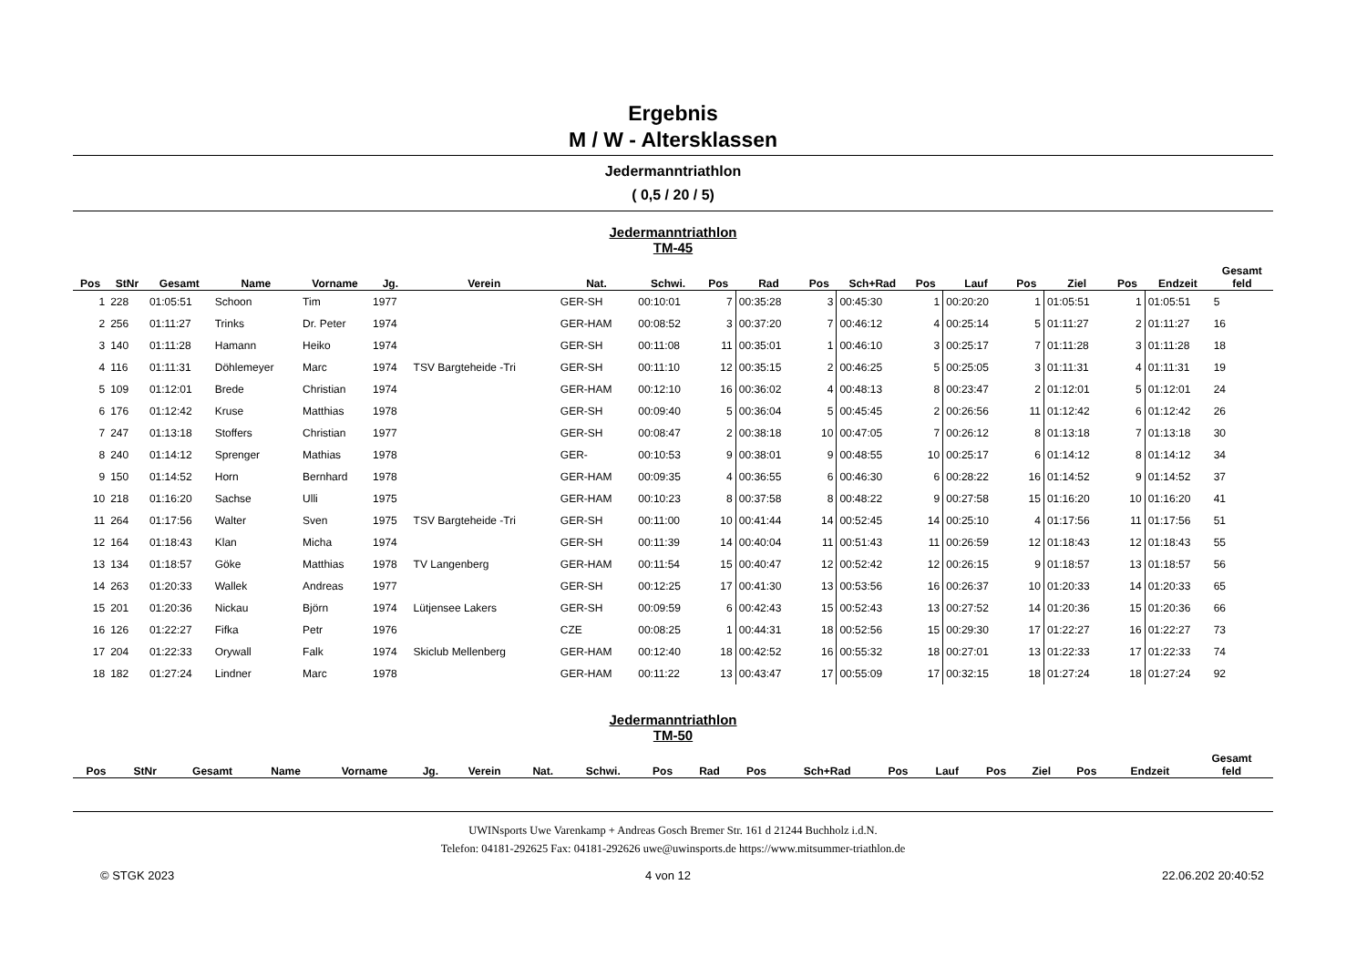Ergebnis
M / W - Altersklassen
Jedermanntriathlon
( 0,5 / 20 / 5)
Jedermanntriathlon
TM-45
| Pos | StNr | Gesamt | Name | Vorname | Jg. | Verein | Nat. | Schwi. | Pos | Rad | Pos | Sch+Rad | Pos | Lauf | Pos | Ziel | Pos | Endzeit | Gesamt feld |
| --- | --- | --- | --- | --- | --- | --- | --- | --- | --- | --- | --- | --- | --- | --- | --- | --- | --- | --- | --- |
| 1 | 228 | 01:05:51 | Schoon | Tim | 1977 | | GER-SH | 00:10:01 | 7 | 00:35:28 | 3 | 00:45:30 | 1 | 00:20:20 | 1 | 01:05:51 | 1 | 01:05:51 | 5 |
| 2 | 256 | 01:11:27 | Trinks | Dr. Peter | 1974 | | GER-HAM | 00:08:52 | 3 | 00:37:20 | 7 | 00:46:12 | 4 | 00:25:14 | 5 | 01:11:27 | 2 | 01:11:27 | 16 |
| 3 | 140 | 01:11:28 | Hamann | Heiko | 1974 | | GER-SH | 00:11:08 | 11 | 00:35:01 | 1 | 00:46:10 | 3 | 00:25:17 | 7 | 01:11:28 | 3 | 01:11:28 | 18 |
| 4 | 116 | 01:11:31 | Döhlemeyer | Marc | 1974 | TSV Bargteheide -Tri | GER-SH | 00:11:10 | 12 | 00:35:15 | 2 | 00:46:25 | 5 | 00:25:05 | 3 | 01:11:31 | 4 | 01:11:31 | 19 |
| 5 | 109 | 01:12:01 | Brede | Christian | 1974 | | GER-HAM | 00:12:10 | 16 | 00:36:02 | 4 | 00:48:13 | 8 | 00:23:47 | 2 | 01:12:01 | 5 | 01:12:01 | 24 |
| 6 | 176 | 01:12:42 | Kruse | Matthias | 1978 | | GER-SH | 00:09:40 | 5 | 00:36:04 | 5 | 00:45:45 | 2 | 00:26:56 | 11 | 01:12:42 | 6 | 01:12:42 | 26 |
| 7 | 247 | 01:13:18 | Stoffers | Christian | 1977 | | GER-SH | 00:08:47 | 2 | 00:38:18 | 10 | 00:47:05 | 7 | 00:26:12 | 8 | 01:13:18 | 7 | 01:13:18 | 30 |
| 8 | 240 | 01:14:12 | Sprenger | Mathias | 1978 | | GER- | 00:10:53 | 9 | 00:38:01 | 9 | 00:48:55 | 10 | 00:25:17 | 6 | 01:14:12 | 8 | 01:14:12 | 34 |
| 9 | 150 | 01:14:52 | Horn | Bernhard | 1978 | | GER-HAM | 00:09:35 | 4 | 00:36:55 | 6 | 00:46:30 | 6 | 00:28:22 | 16 | 01:14:52 | 9 | 01:14:52 | 37 |
| 10 | 218 | 01:16:20 | Sachse | Ulli | 1975 | | GER-HAM | 00:10:23 | 8 | 00:37:58 | 8 | 00:48:22 | 9 | 00:27:58 | 15 | 01:16:20 | 10 | 01:16:20 | 41 |
| 11 | 264 | 01:17:56 | Walter | Sven | 1975 | TSV Bargteheide -Tri | GER-SH | 00:11:00 | 10 | 00:41:44 | 14 | 00:52:45 | 14 | 00:25:10 | 4 | 01:17:56 | 11 | 01:17:56 | 51 |
| 12 | 164 | 01:18:43 | Klan | Micha | 1974 | | GER-SH | 00:11:39 | 14 | 00:40:04 | 11 | 00:51:43 | 11 | 00:26:59 | 12 | 01:18:43 | 12 | 01:18:43 | 55 |
| 13 | 134 | 01:18:57 | Göke | Matthias | 1978 | TV Langenberg | GER-HAM | 00:11:54 | 15 | 00:40:47 | 12 | 00:52:42 | 12 | 00:26:15 | 9 | 01:18:57 | 13 | 01:18:57 | 56 |
| 14 | 263 | 01:20:33 | Wallek | Andreas | 1977 | | GER-SH | 00:12:25 | 17 | 00:41:30 | 13 | 00:53:56 | 16 | 00:26:37 | 10 | 01:20:33 | 14 | 01:20:33 | 65 |
| 15 | 201 | 01:20:36 | Nickau | Björn | 1974 | Lütjensee Lakers | GER-SH | 00:09:59 | 6 | 00:42:43 | 15 | 00:52:43 | 13 | 00:27:52 | 14 | 01:20:36 | 15 | 01:20:36 | 66 |
| 16 | 126 | 01:22:27 | Fifka | Petr | 1976 | | CZE | 00:08:25 | 1 | 00:44:31 | 18 | 00:52:56 | 15 | 00:29:30 | 17 | 01:22:27 | 16 | 01:22:27 | 73 |
| 17 | 204 | 01:22:33 | Orywall | Falk | 1974 | Skiclub Mellenberg | GER-HAM | 00:12:40 | 18 | 00:42:52 | 16 | 00:55:32 | 18 | 00:27:01 | 13 | 01:22:33 | 17 | 01:22:33 | 74 |
| 18 | 182 | 01:27:24 | Lindner | Marc | 1978 | | GER-HAM | 00:11:22 | 13 | 00:43:47 | 17 | 00:55:09 | 17 | 00:32:15 | 18 | 01:27:24 | 18 | 01:27:24 | 92 |
Jedermanntriathlon
TM-50
| Pos | StNr | Gesamt | Name | Vorname | Jg. | Verein | Nat. | Schwi. | Pos | Rad | Pos | Sch+Rad | Pos | Lauf | Pos | Ziel | Pos | Endzeit | Gesamt feld |
| --- | --- | --- | --- | --- | --- | --- | --- | --- | --- | --- | --- | --- | --- | --- | --- | --- | --- | --- | --- |
UWINsports Uwe Varenkamp + Andreas Gosch Bremer Str. 161 d 21244 Buchholz i.d.N.
Telefon: 04181-292625 Fax: 04181-292626 uwe@uwinsports.de https://www.mitsummer-triathlon.de
© STGK 2023 4 von 12 22.06.202 20:40:52